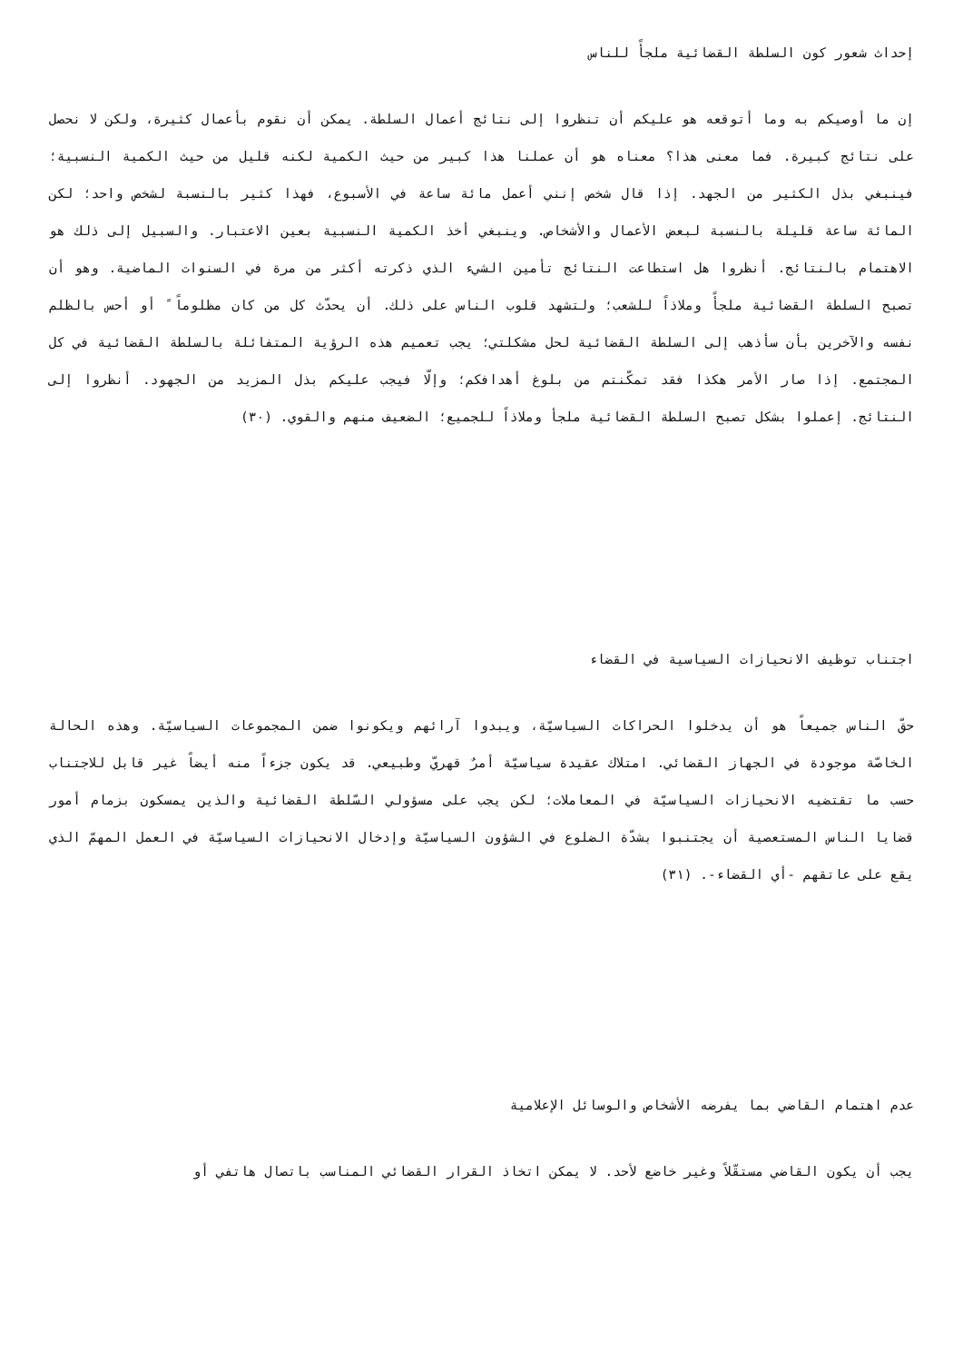إحداث شعور كون السلطة القضائية ملجأً للناس
إن ما أوصيكم به وما أتوقعه هو عليكم أن تنظروا إلى نتائج أعمال السلطة. يمكن أن نقوم بأعمال كثيرة، ولكن لا نحصل على نتائج كبيرة. فما معنى هذا؟ معناه هو أن عملنا هذا كبير من حيث الكمية لكنه قليل من حيث الكمية النسبية؛ فينبغي بذل الكثير من الجهد. إذا قال شخص إنني أعمل مائة ساعة في الأسبوع، فهذا كثير بالنسبة لشخص واحد؛ لكن المائة ساعة قليلة بالنسبة لبعض الأعمال والأشخاص. وينبغي أخذ الكمية النسبية بعين الاعتبار. والسبيل إلى ذلك هو الاهتمام بالنتائج. أنظروا هل استطاعت النتائج تأمين الشيء الذي ذكرته أكثر من مرة في السنوات الماضية. وهو أن تصبح السلطة القضائية ملجأً وملاذاً للشعب؛ ولتشهد قلوب الناس على ذلك. أن يحدّث كل من كان مظلوماً ً أو أحس بالظلم نفسه والآخرين بأن سأذهب إلى السلطة القضائية لحل مشكلتي؛ يجب تعميم هذه الرؤية المتفائلة بالسلطة القضائية في كل المجتمع. إذا صار الأمر هكذا فقد تمكّنتم من بلوغ أهدافكم؛ وإلّا فيجب عليكم بذل المزيد من الجهود. أنظروا إلى النتائج. إعملوا بشكل تصبح السلطة القضائية ملجأ وملاذاً للجميع؛ الضعيف منهم والقوي. (٣٠)
اجتناب توظيف الانحيازات السياسية في القضاء
حقّ الناس جميعاً هو أن يدخلوا الحراكات السياسيّة، ويبدوا آرائهم ويكونوا ضمن المجموعات السياسيّة. وهذه الحالة الخاصّة موجودة في الجهاز القضائي. امتلاك عقيدة سياسيّة أمرٌ قهريّ وطبيعي. قد يكون جزءاً منه أيضاً غير قابل للاجتناب حسب ما تقتضيه الانحيازات السياسيّة في المعاملات؛ لكن يجب على مسؤولي السّلطة القضائية والذين يمسكون بزمام أمور قضايا الناس المستعصية أن يجتنبوا بشدّة الضلوع في الشؤون السياسيّة وإدخال الانحيازات السياسيّة في العمل المهمّ الذي يقع على عاتقهم -أي القضاء-. (٣١)
عدم اهتمام القاضي بما يفرضه الأشخاص والوسائل الإعلامية
يجب أن يكون القاضي مستقّلاً وغير خاضع لأحد. لا يمكن اتخاذ القرار القضائي المناسب باتصال هاتفي أو